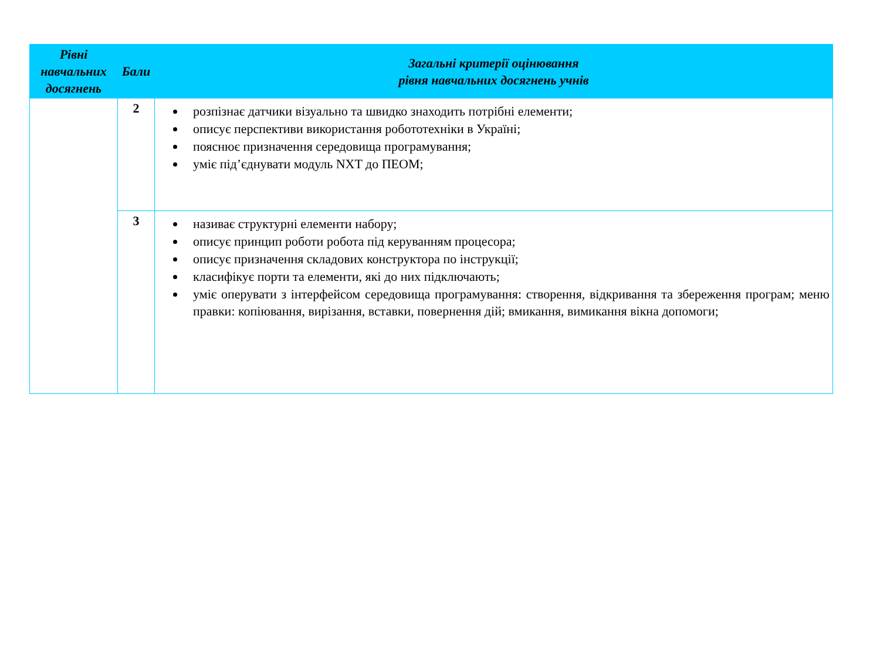| Рівні навчальних досягнень | Бали | Загальні критерії оцінювання рівня навчальних досягнень учнів |
| --- | --- | --- |
| | 2 | розпізнає датчики візуально та швидко знаходить потрібні елементи; описує перспективи використання робототехніки в Україні; пояснює призначення середовища програмування; уміє під’єднувати модуль NXT до ПЕОМ; |
| | 3 | називає структурні елементи набору; описує принцип роботи робота під керуванням процесора; описує призначення складових конструктора по інструкції; класифікує порти та елементи, які до них підключають; уміє оперувати з інтерфейсом середовища програмування: створення, відкривання та збереження програм; меню правки: копіювання, вирізання, вставки, повернення дій; вмикання, вимикання вікна допомоги; |